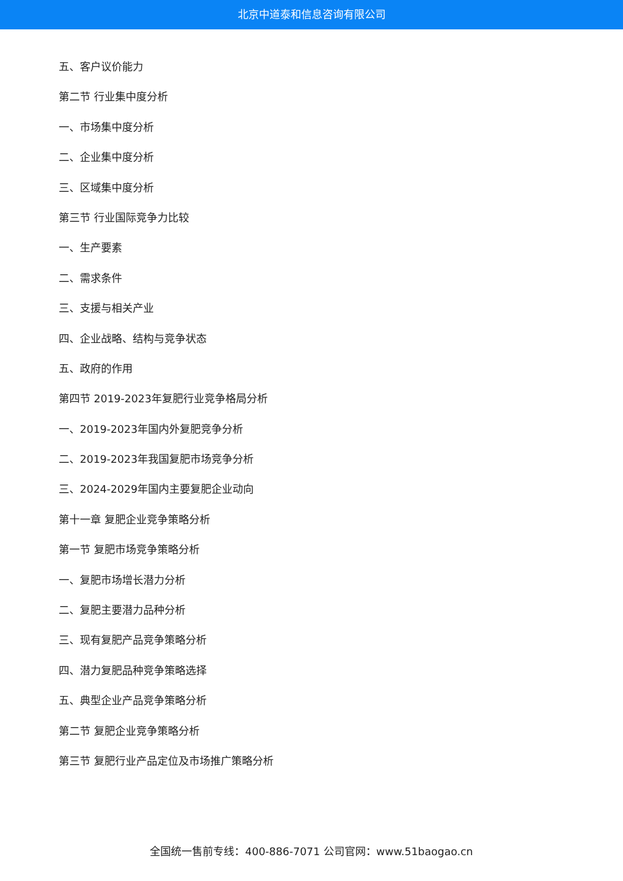北京中道泰和信息咨询有限公司
五、客户议价能力
第二节 行业集中度分析
一、市场集中度分析
二、企业集中度分析
三、区域集中度分析
第三节 行业国际竞争力比较
一、生产要素
二、需求条件
三、支援与相关产业
四、企业战略、结构与竞争状态
五、政府的作用
第四节 2019-2023年复肥行业竞争格局分析
一、2019-2023年国内外复肥竞争分析
二、2019-2023年我国复肥市场竞争分析
三、2024-2029年国内主要复肥企业动向
第十一章 复肥企业竞争策略分析
第一节 复肥市场竞争策略分析
一、复肥市场增长潜力分析
二、复肥主要潜力品种分析
三、现有复肥产品竞争策略分析
四、潜力复肥品种竞争策略选择
五、典型企业产品竞争策略分析
第二节 复肥企业竞争策略分析
第三节 复肥行业产品定位及市场推广策略分析
全国统一售前专线：400-886-7071 公司官网：www.51baogao.cn